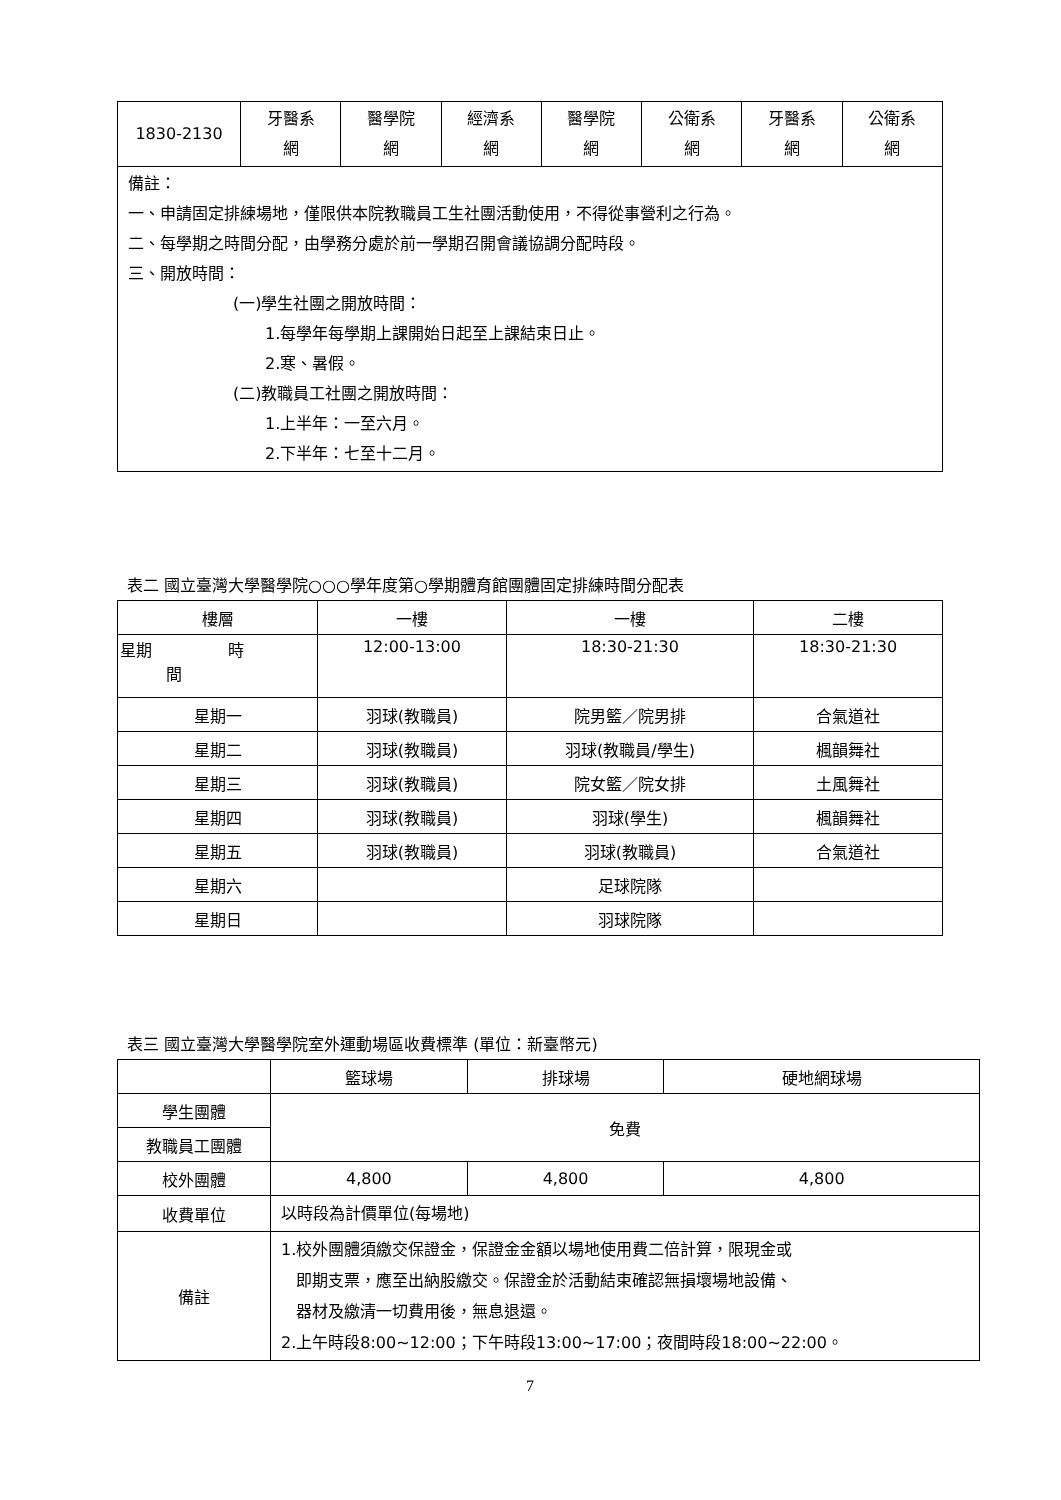| 1830-2130 | 牙醫系 網 | 醫學院 網 | 經濟系 網 | 醫學院 網 | 公衛系 網 | 牙醫系 網 | 公衛系 網 |
| 備註： 一、申請固定排練場地，僅限供本院教職員工生社團活動使用，不得從事營利之行為。 二、每學期之時間分配，由學務分處於前一學期召開會議協調分配時段。 三、開放時間： (一)學生社團之開放時間： 1.每學年每學期上課開始日起至上課結束日止。 2.寒、暑假。 (二)教職員工社團之開放時間： 1.上半年：一至六月。 2.下半年：七至十二月。 | | | | | | | |
表二 國立臺灣大學醫學院○○○學年度第○學期體育館團體固定排練時間分配表
| 樓層 | 一樓 | 一樓 | 二樓 |
| 星期 時 間 | 12:00-13:00 | 18:30-21:30 | 18:30-21:30 |
| 星期一 | 羽球(教職員) | 院男籃／院男排 | 合氣道社 |
| 星期二 | 羽球(教職員) | 羽球(教職員/學生) | 楓韻舞社 |
| 星期三 | 羽球(教職員) | 院女籃／院女排 | 土風舞社 |
| 星期四 | 羽球(教職員) | 羽球(學生) | 楓韻舞社 |
| 星期五 | 羽球(教職員) | 羽球(教職員) | 合氣道社 |
| 星期六 | | 足球院隊 | |
| 星期日 | | 羽球院隊 | |
表三 國立臺灣大學醫學院室外運動場區收費標準 (單位：新臺幣元)
| | 籃球場 | 排球場 | 硬地網球場 |
| 學生團體 | 免費 | | |
| 教職員工團體 | | | |
| 校外團體 | 4,800 | 4,800 | 4,800 |
| 收費單位 | 以時段為計價單位(每場地) | | |
| 備註 | 1.校外團體須繳交保證金，保證金金額以場地使用費二倍計算，限現金或 即期支票，應至出納股繳交。保證金於活動結束確認無損壞場地設備、 器材及繳清一切費用後，無息退還。 2.上午時段8:00~12:00；下午時段13:00~17:00；夜間時段18:00~22:00。 | | |
7